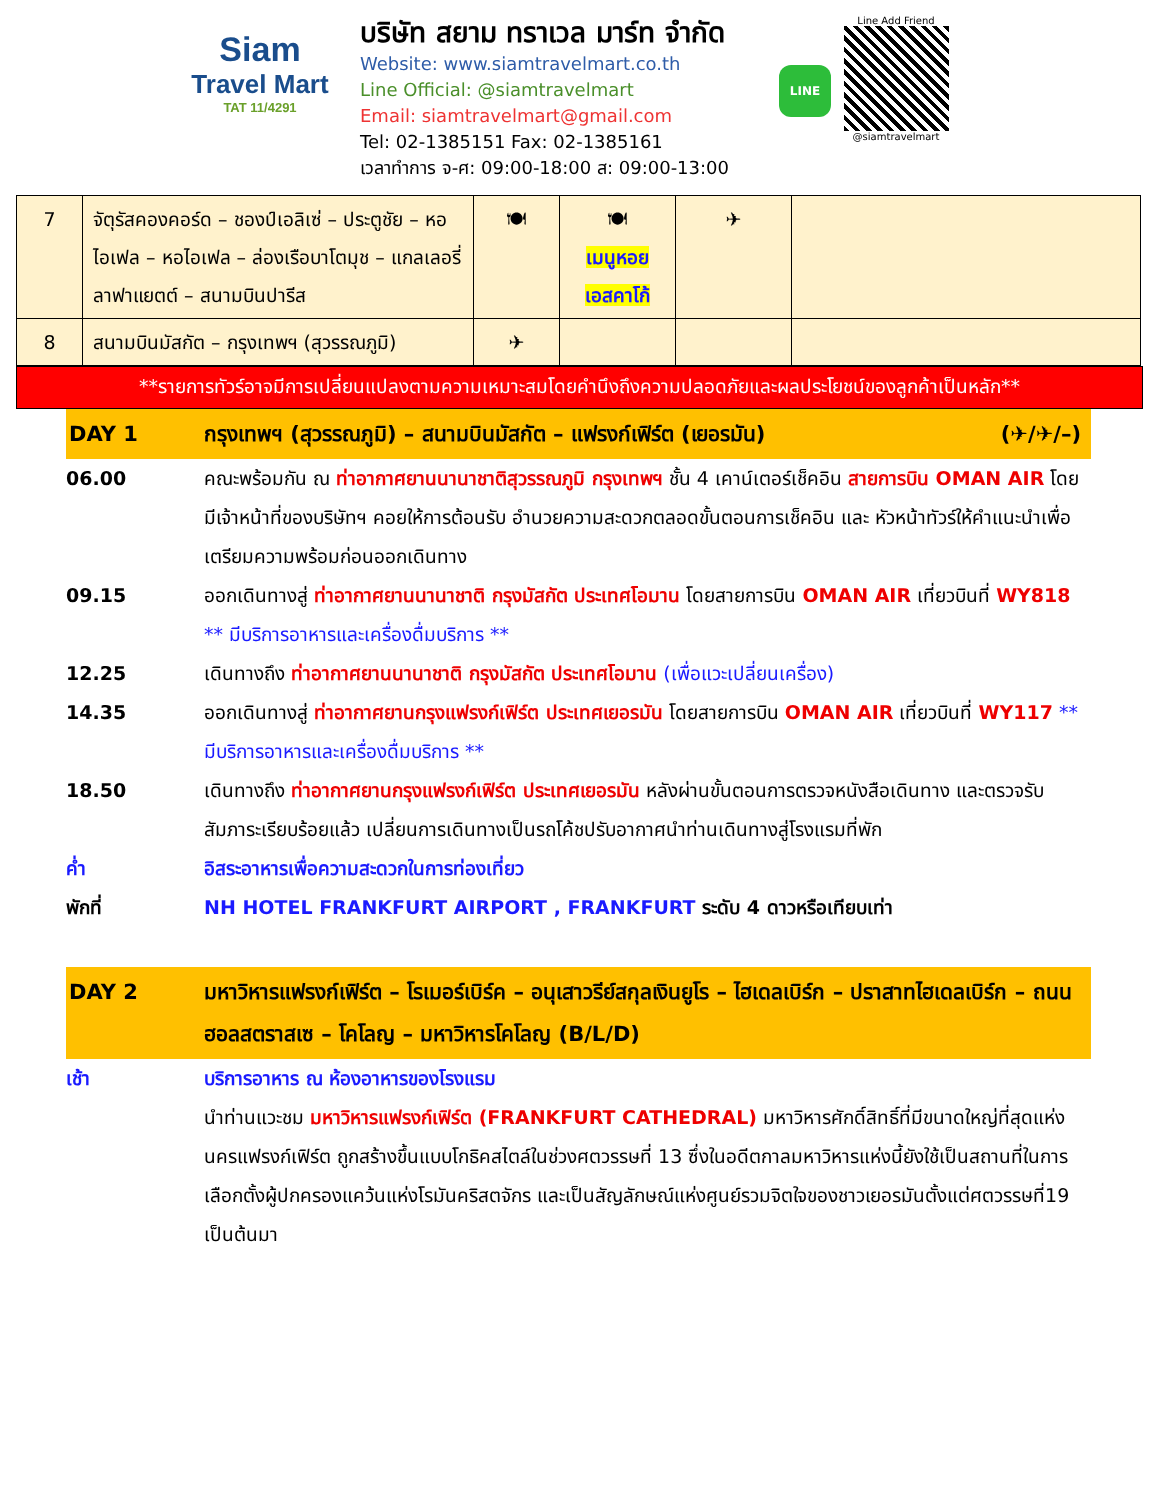Siam
Travel Mart
TAT 11/4291
บริษัท สยาม ทราเวล มาร์ท จำกัด
Website: www.siamtravelmart.co.th
Line Official: @siamtravelmart
Email: siamtravelmart@gmail.com
Tel: 02-1385151 Fax: 02-1385161
เวลาทำการ จ-ศ: 09:00-18:00 ส: 09:00-13:00
LINE
Line Add Friend
@siamtravelmart
| 7 | จัตุรัสคองคอร์ด – ชองป์เอลิเซ่ – ประตูชัย – หอไอเฟล – หอไอเฟล – ล่องเรือบาโตมุช – แกลเลอรี่ ลาฟาแยตต์ – สนามบินปารีส | 🍽 | 🍽 เมนูหอย เอสคาโก้ | ✈ | |
| 8 | สนามบินมัสกัต – กรุงเทพฯ (สุวรรณภูมิ) | ✈ | | | |
**รายการทัวร์อาจมีการเปลี่ยนแปลงตามความเหมาะสมโดยคำนึงถึงความปลอดภัยและผลประโยชน์ของลูกค้าเป็นหลัก**
DAY 1 กรุงเทพฯ (สุวรรณภูมิ) – สนามบินมัสกัต – แฟรงก์เฟิร์ต (เยอรมัน) (✈/✈/–)
06.00 คณะพร้อมกัน ณ ท่าอากาศยานนานาชาติสุวรรณภูมิ กรุงเทพฯ ชั้น 4 เคาน์เตอร์เช็คอิน สายการบิน OMAN AIR โดยมีเจ้าหน้าที่ของบริษัทฯ คอยให้การต้อนรับ อำนวยความสะดวกตลอดขั้นตอนการเช็คอิน และ หัวหน้าทัวร์ให้คำแนะนำเพื่อเตรียมความพร้อมก่อนออกเดินทาง
09.15 ออกเดินทางสู่ ท่าอากาศยานนานาชาติ กรุงมัสกัต ประเทศโอมาน โดยสายการบิน OMAN AIR เที่ยวบินที่ WY818 ** มีบริการอาหารและเครื่องดื่มบริการ **
12.25 เดินทางถึง ท่าอากาศยานนานาชาติ กรุงมัสกัต ประเทศโอมาน (เพื่อแวะเปลี่ยนเครื่อง)
14.35 ออกเดินทางสู่ ท่าอากาศยานกรุงแฟรงก์เฟิร์ต ประเทศเยอรมัน โดยสายการบิน OMAN AIR เที่ยวบินที่ WY117 ** มีบริการอาหารและเครื่องดื่มบริการ **
18.50 เดินทางถึง ท่าอากาศยานกรุงแฟรงก์เฟิร์ต ประเทศเยอรมัน หลังผ่านขั้นตอนการตรวจหนังสือเดินทาง และตรวจรับสัมภาระเรียบร้อยแล้ว เปลี่ยนการเดินทางเป็นรถโค้ชปรับอากาศนำท่านเดินทางสู่โรงแรมที่พัก
ค่ำ อิสระอาหารเพื่อความสะดวกในการท่องเที่ยว
พักที่ NH HOTEL FRANKFURT AIRPORT , FRANKFURT ระดับ 4 ดาวหรือเทียบเท่า
DAY 2 มหาวิหารแฟรงก์เฟิร์ต – โรเมอร์เบิร์ค – อนุเสาวรีย์สกุลเงินยูโร – ไฮเดลเบิร์ก – ปราสาทไฮเดลเบิร์ก – ถนนฮอลสตราสเซ – โคโลญ – มหาวิหารโคโลญ (B/L/D)
เช้า บริการอาหาร ณ ห้องอาหารของโรงแรม
นำท่านแวะชม มหาวิหารแฟรงก์เฟิร์ต (FRANKFURT CATHEDRAL) มหาวิหารศักดิ์สิทธิ์ที่มีขนาดใหญ่ที่สุดแห่งนครแฟรงก์เฟิร์ต ถูกสร้างขึ้นแบบโกธิคสไตล์ในช่วงศตวรรษที่ 13 ซึ่งในอดีตกาลมหาวิหารแห่งนี้ยังใช้เป็นสถานที่ในการเลือกตั้งผู้ปกครองแคว้นแห่งโรมันคริสตจักร และเป็นสัญลักษณ์แห่งศูนย์รวมจิตใจของชาวเยอรมันตั้งแต่ศตวรรษที่19 เป็นต้นมา